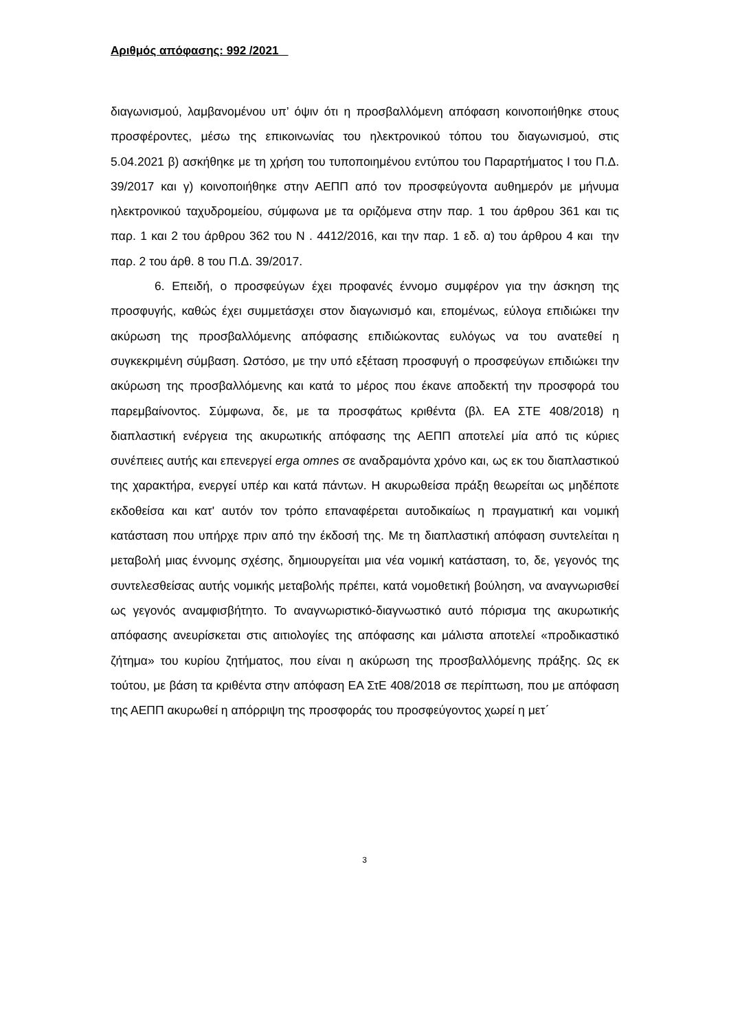Αριθμός απόφασης: 992 /2021
διαγωνισμού, λαμβανομένου υπ’ όψιν ότι η προσβαλλόμενη απόφαση κοινοποιήθηκε στους προσφέροντες, μέσω της επικοινωνίας του ηλεκτρονικού τόπου του διαγωνισμού, στις 5.04.2021 β) ασκήθηκε με τη χρήση του τυποποιημένου εντύπου του Παραρτήματος Ι του Π.Δ. 39/2017 και γ) κοινοποιήθηκε στην ΑΕΠΠ από τον προσφεύγοντα αυθημερόν με μήνυμα ηλεκτρονικού ταχυδρομείου, σύμφωνα με τα οριζόμενα στην παρ. 1 του άρθρου 361 και τις παρ. 1 και 2 του άρθρου 362 του Ν . 4412/2016, και την παρ. 1 εδ. α) του άρθρου 4 και την παρ. 2 του άρθ. 8 του Π.Δ. 39/2017.
6. Επειδή, ο προσφεύγων έχει προφανές έννομο συμφέρον για την άσκηση της προσφυγής, καθώς έχει συμμετάσχει στον διαγωνισμό και, επομένως, εύλογα επιδιώκει την ακύρωση της προσβαλλόμενης απόφασης επιδιώκοντας ευλόγως να του ανατεθεί η συγκεκριμένη σύμβαση. Ωστόσο, με την υπό εξέταση προσφυγή ο προσφεύγων επιδιώκει την ακύρωση της προσβαλλόμενης και κατά το μέρος που έκανε αποδεκτή την προσφορά του παρεμβαίνοντος. Σύμφωνα, δε, με τα προσφάτως κριθέντα (βλ. ΕΑ ΣΤΕ 408/2018) η διαπλαστική ενέργεια της ακυρωτικής απόφασης της ΑΕΠΠ αποτελεί μία από τις κύριες συνέπειες αυτής και επενεργεί erga omnes σε αναδραμόντα χρόνο και, ως εκ του διαπλαστικού της χαρακτήρα, ενεργεί υπέρ και κατά πάντων. Η ακυρωθείσα πράξη θεωρείται ως μηδέποτε εκδοθείσα και κατ' αυτόν τον τρόπο επαναφέρεται αυτοδικαίως η πραγματική και νομική κατάσταση που υπήρχε πριν από την έκδοσή της. Με τη διαπλαστική απόφαση συντελείται η μεταβολή μιας έννομης σχέσης, δημιουργείται μια νέα νομική κατάσταση, το, δε, γεγονός της συντελεσθείσας αυτής νομικής μεταβολής πρέπει, κατά νομοθετική βούληση, να αναγνωρισθεί ως γεγονός αναμφισβήτητο. Το αναγνωριστικό-διαγνωστικό αυτό πόρισμα της ακυρωτικής απόφασης ανευρίσκεται στις αιτιολογίες της απόφασης και μάλιστα αποτελεί «προδικαστικό ζήτημα» του κυρίου ζητήματος, που είναι η ακύρωση της προσβαλλόμενης πράξης. Ως εκ τούτου, με βάση τα κριθέντα στην απόφαση ΕΑ ΣτΕ 408/2018 σε περίπτωση, που με απόφαση της ΑΕΠΠ ακυρωθεί η απόρριψη της προσφοράς του προσφεύγοντος χωρεί η μετ΄
3